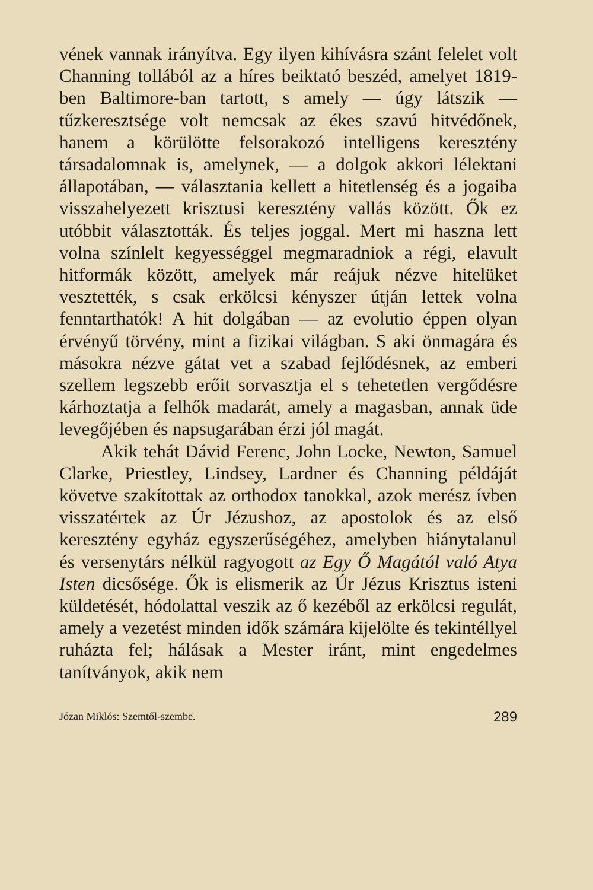vének vannak irányítva. Egy ilyen kihívásra szánt felelet volt Channing tollából az a híres beiktató beszéd, amelyet 1819-ben Baltimore-ban tartott, s amely — úgy látszik — tűzkeresztsége volt nemcsak az ékes szavú hitvédőnek, hanem a körülötte felsorakozó intelligens keresztény társadalomnak is, amelynek, — a dolgok akkori lélektani állapotában, — választania kellett a hitetlenség és a jogaiba visszahelyezett krisztusi keresztény vallás között. Ők ez utóbbit választották. És teljes joggal. Mert mi haszna lett volna színlelt kegyességgel megmaradniok a régi, elavult hitformák között, amelyek már reájuk nézve hitelüket vesztették, s csak erkölcsi kényszer útján lettek volna fenntarthatók! A hit dolgában — az evolutio éppen olyan érvényű törvény, mint a fizikai világban. S aki önmagára és másokra nézve gátat vet a szabad fejlődésnek, az emberi szellem legszebb erőit sorvasztja el s tehetetlen vergődésre kárhoztatja a felhők madarát, amely a magasban, annak üde levegőjében és napsugarában érzi jól magát.
Akik tehát Dávid Ferenc, John Locke, Newton, Samuel Clarke, Priestley, Lindsey, Lardner és Channing példáját követve szakítottak az orthodox tanokkal, azok merész ívben visszatértek az Úr Jézushoz, az apostolok és az első keresztény egyház egyszerűségéhez, amelyben hiánytalanul és versenytárs nélkül ragyogott az Egy Ő Magától való Atya Isten dicsősége. Ők is elismerik az Úr Jézus Krisztus isteni küldetését, hódolattal veszik az ő kezéből az erkölcsi regulát, amely a vezetést minden idők számára kijelölte és tekintéllyel ruházta fel; hálásak a Mester iránt, mint engedelmes tanítványok, akik nem
Józan Miklós: Szemtől-szembe. 289